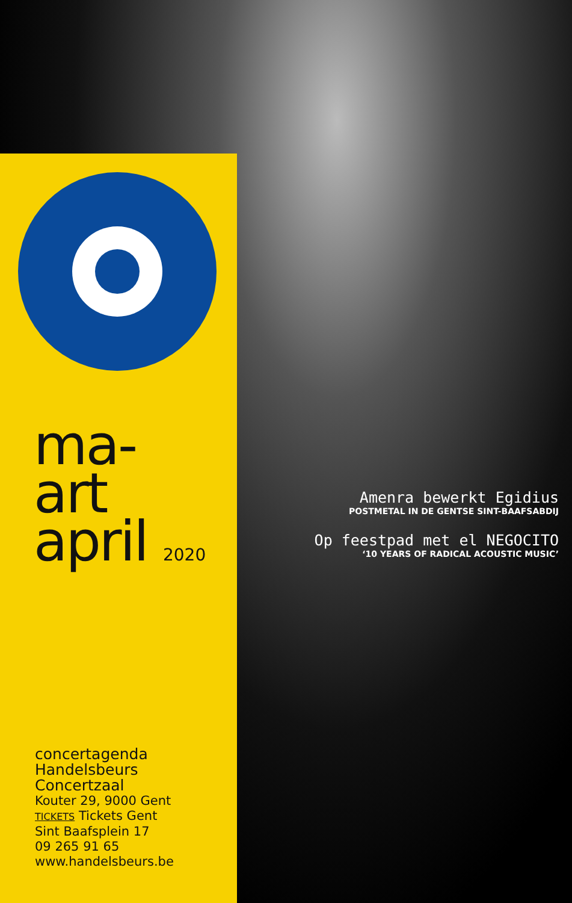ma-
art
april 2020
concertagenda
Handelsbeurs
Concertzaal
Kouter 29, 9000 Gent
TICKETS Tickets Gent
Sint Baafsplein 17
09 265 91 65
www.handelsbeurs.be
Amenra bewerkt Egidius
POSTMETAL IN DE GENTSE SINT-BAAFSABDIJ
Op feestpad met el NEGOCITO
‘10 YEARS OF RADICAL ACOUSTIC MUSIC’